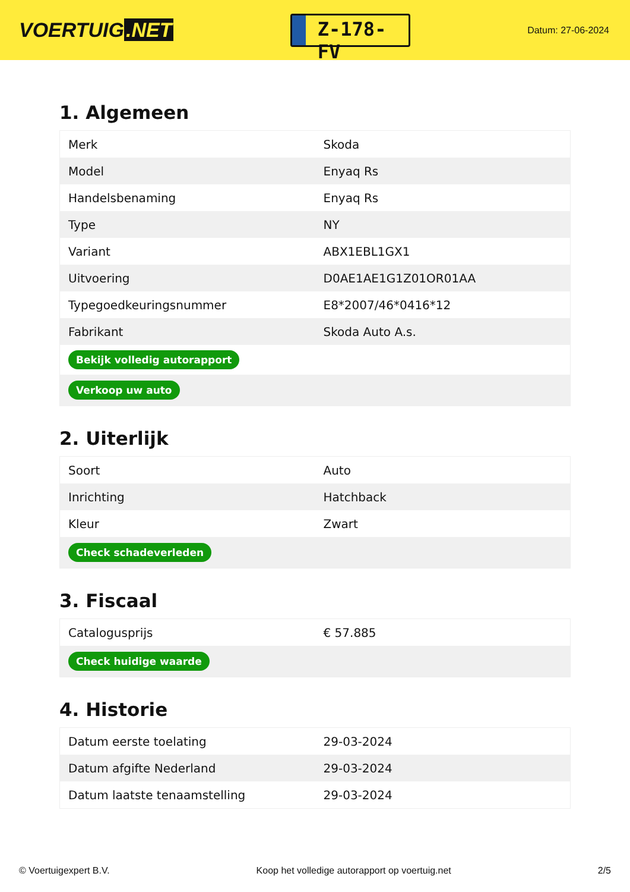VOERTUIG.NET
Z-178-FV
Datum: 27-06-2024
1. Algemeen
| Merk | Skoda |
| Model | Enyaq Rs |
| Handelsbenaming | Enyaq Rs |
| Type | NY |
| Variant | ABX1EBL1GX1 |
| Uitvoering | D0AE1AE1G1Z01OR01AA |
| Typegoedkeuringsnummer | E8*2007/46*0416*12 |
| Fabrikant | Skoda Auto A.s. |
| Bekijk volledig autorapport | |
| Verkoop uw auto | |
2. Uiterlijk
| Soort | Auto |
| Inrichting | Hatchback |
| Kleur | Zwart |
| Check schadeverleden | |
3. Fiscaal
| Catalogusprijs | € 57.885 |
| Check huidige waarde | |
4. Historie
| Datum eerste toelating | 29-03-2024 |
| Datum afgifte Nederland | 29-03-2024 |
| Datum laatste tenaamstelling | 29-03-2024 |
© Voertuigexpert B.V. Koop het volledige autorapport op voertuig.net 2/5